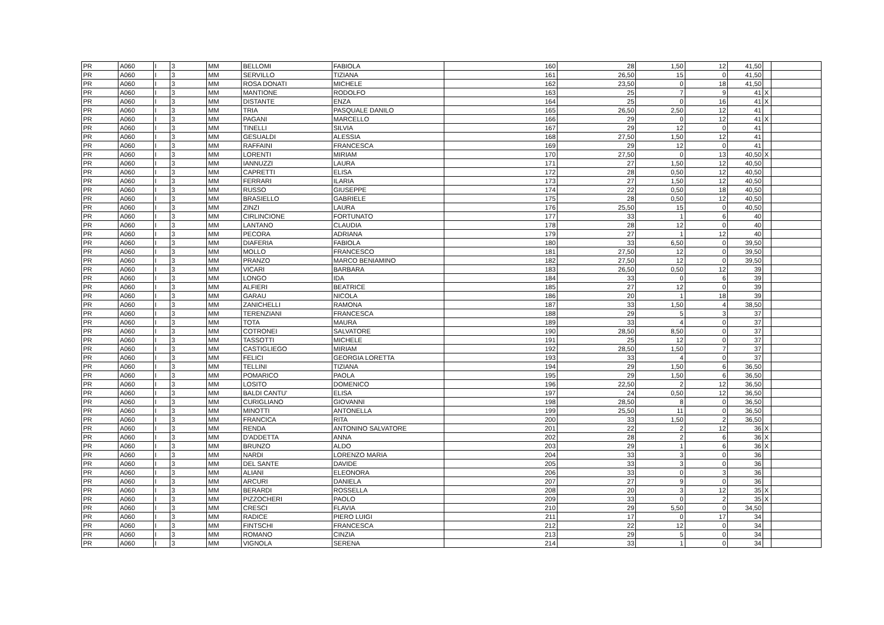| PR | A060 | I | 3 | MM | BELLOMI | FABIOLA | 160 | 28 | 1,50 | 12 | 41,50 | | |
| PR | A060 | I | 3 | MM | SERVILLO | TIZIANA | 161 | 26,50 | 15 | 0 | 41,50 | | |
| PR | A060 | I | 3 | MM | ROSA DONATI | MICHELE | 162 | 23,50 | 0 | 18 | 41,50 | | |
| PR | A060 | I | 3 | MM | MANTIONE | RODOLFO | 163 | 25 | 7 | 9 | 41 | X | |
| PR | A060 | I | 3 | MM | DISTANTE | ENZA | 164 | 25 | 0 | 16 | 41 | X | |
| PR | A060 | I | 3 | MM | TRIA | PASQUALE DANILO | 165 | 26,50 | 2,50 | 12 | 41 | | |
| PR | A060 | I | 3 | MM | PAGANI | MARCELLO | 166 | 29 | 0 | 12 | 41 | X | |
| PR | A060 | I | 3 | MM | TINELLI | SILVIA | 167 | 29 | 12 | 0 | 41 | | |
| PR | A060 | I | 3 | MM | GESUALDI | ALESSIA | 168 | 27,50 | 1,50 | 12 | 41 | | |
| PR | A060 | I | 3 | MM | RAFFAINI | FRANCESCA | 169 | 29 | 12 | 0 | 41 | | |
| PR | A060 | I | 3 | MM | LORENTI | MIRIAM | 170 | 27,50 | 0 | 13 | 40,50 | X | |
| PR | A060 | I | 3 | MM | IANNUZZI | LAURA | 171 | 27 | 1,50 | 12 | 40,50 | | |
| PR | A060 | I | 3 | MM | CAPRETTI | ELISA | 172 | 28 | 0,50 | 12 | 40,50 | | |
| PR | A060 | I | 3 | MM | FERRARI | ILARIA | 173 | 27 | 1,50 | 12 | 40,50 | | |
| PR | A060 | I | 3 | MM | RUSSO | GIUSEPPE | 174 | 22 | 0,50 | 18 | 40,50 | | |
| PR | A060 | I | 3 | MM | BRASIELLO | GABRIELE | 175 | 28 | 0,50 | 12 | 40,50 | | |
| PR | A060 | I | 3 | MM | ZINZI | LAURA | 176 | 25,50 | 15 | 0 | 40,50 | | |
| PR | A060 | I | 3 | MM | CIRLINCIONE | FORTUNATO | 177 | 33 | 1 | 6 | 40 | | |
| PR | A060 | I | 3 | MM | LANTANO | CLAUDIA | 178 | 28 | 12 | 0 | 40 | | |
| PR | A060 | I | 3 | MM | PECORA | ADRIANA | 179 | 27 | 1 | 12 | 40 | | |
| PR | A060 | I | 3 | MM | DIAFERIA | FABIOLA | 180 | 33 | 6,50 | 0 | 39,50 | | |
| PR | A060 | I | 3 | MM | MOLLO | FRANCESCO | 181 | 27,50 | 12 | 0 | 39,50 | | |
| PR | A060 | I | 3 | MM | PRANZO | MARCO BENIAMINO | 182 | 27,50 | 12 | 0 | 39,50 | | |
| PR | A060 | I | 3 | MM | VICARI | BARBARA | 183 | 26,50 | 0,50 | 12 | 39 | | |
| PR | A060 | I | 3 | MM | LONGO | IDA | 184 | 33 | 0 | 6 | 39 | | |
| PR | A060 | I | 3 | MM | ALFIERI | BEATRICE | 185 | 27 | 12 | 0 | 39 | | |
| PR | A060 | I | 3 | MM | GARAU | NICOLA | 186 | 20 | 1 | 18 | 39 | | |
| PR | A060 | I | 3 | MM | ZANICHELLI | RAMONA | 187 | 33 | 1,50 | 4 | 38,50 | | |
| PR | A060 | I | 3 | MM | TERENZIANI | FRANCESCA | 188 | 29 | 5 | 3 | 37 | | |
| PR | A060 | I | 3 | MM | TOTA | MAURA | 189 | 33 | 4 | 0 | 37 | | |
| PR | A060 | I | 3 | MM | COTRONEI | SALVATORE | 190 | 28,50 | 8,50 | 0 | 37 | | |
| PR | A060 | I | 3 | MM | TASSOTTI | MICHELE | 191 | 25 | 12 | 0 | 37 | | |
| PR | A060 | I | 3 | MM | CASTIGLIEGO | MIRIAM | 192 | 28,50 | 1,50 | 7 | 37 | | |
| PR | A060 | I | 3 | MM | FELICI | GEORGIA LORETTA | 193 | 33 | 4 | 0 | 37 | | |
| PR | A060 | I | 3 | MM | TELLINI | TIZIANA | 194 | 29 | 1,50 | 6 | 36,50 | | |
| PR | A060 | I | 3 | MM | POMARICO | PAOLA | 195 | 29 | 1,50 | 6 | 36,50 | | |
| PR | A060 | I | 3 | MM | LOSITO | DOMENICO | 196 | 22,50 | 2 | 12 | 36,50 | | |
| PR | A060 | I | 3 | MM | BALDI CANTU' | ELISA | 197 | 24 | 0,50 | 12 | 36,50 | | |
| PR | A060 | I | 3 | MM | CURIGLIANO | GIOVANNI | 198 | 28,50 | 8 | 0 | 36,50 | | |
| PR | A060 | I | 3 | MM | MINOTTI | ANTONELLA | 199 | 25,50 | 11 | 0 | 36,50 | | |
| PR | A060 | I | 3 | MM | FRANCICA | RITA | 200 | 33 | 1,50 | 2 | 36,50 | | |
| PR | A060 | I | 3 | MM | RENDA | ANTONINO SALVATORE | 201 | 22 | 2 | 12 | 36 | X | |
| PR | A060 | I | 3 | MM | D'ADDETTA | ANNA | 202 | 28 | 2 | 6 | 36 | X | |
| PR | A060 | I | 3 | MM | BRUNZO | ALDO | 203 | 29 | 1 | 6 | 36 | X | |
| PR | A060 | I | 3 | MM | NARDI | LORENZO MARIA | 204 | 33 | 3 | 0 | 36 | | |
| PR | A060 | I | 3 | MM | DEL SANTE | DAVIDE | 205 | 33 | 3 | 0 | 36 | | |
| PR | A060 | I | 3 | MM | ALIANI | ELEONORA | 206 | 33 | 0 | 3 | 36 | | |
| PR | A060 | I | 3 | MM | ARCURI | DANIELA | 207 | 27 | 9 | 0 | 36 | | |
| PR | A060 | I | 3 | MM | BERARDI | ROSSELLA | 208 | 20 | 3 | 12 | 35 | X | |
| PR | A060 | I | 3 | MM | PIZZOCHERI | PAOLO | 209 | 33 | 0 | 2 | 35 | X | |
| PR | A060 | I | 3 | MM | CRESCI | FLAVIA | 210 | 29 | 5,50 | 0 | 34,50 | | |
| PR | A060 | I | 3 | MM | RADICE | PIERO LUIGI | 211 | 17 | 0 | 17 | 34 | | |
| PR | A060 | I | 3 | MM | FINTSCHI | FRANCESCA | 212 | 22 | 12 | 0 | 34 | | |
| PR | A060 | I | 3 | MM | ROMANO | CINZIA | 213 | 29 | 5 | 0 | 34 | | |
| PR | A060 | I | 3 | MM | VIGNOLA | SERENA | 214 | 33 | 1 | 0 | 34 | | |